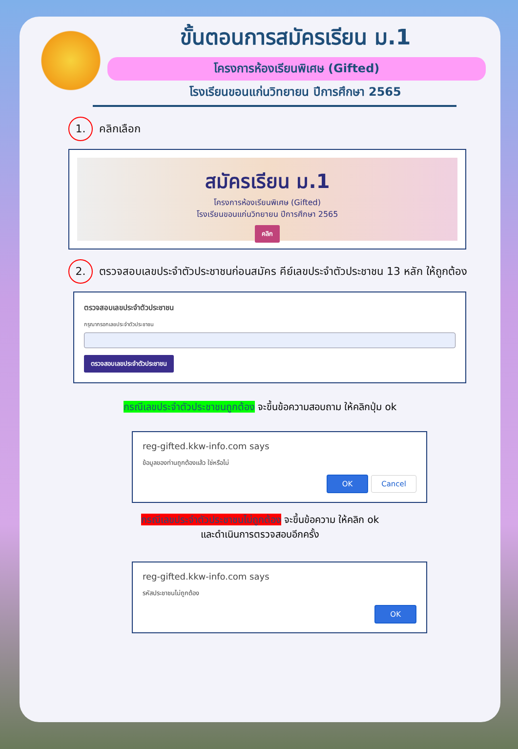ขั้นตอนการสมัครเรียน ม.1
โครงการห้องเรียนพิเศษ (Gifted)
โรงเรียนขอนแก่นวิทยายน ปีการศึกษา 2565
1. คลิกเลือก
สมัครเรียน ม.1
โครงการห้องเรียนพิเศษ (Gifted)
โรงเรียนขอนแก่นวิทยายน ปีการศึกษา 2565
คลิก
2. ตรวจสอบเลขประจำตัวประชาชนก่อนสมัคร คีย์เลขประจำตัวประชาชน 13 หลัก ให้ถูกต้อง
ตรวจสอบเลขประจำตัวประชาชน
กรุณากรอกเลขประจำตัวประชาชน
ตรวจสอบเลขประจำตัวประชาชน
กรณีเลขประจำตัวประชาชนถูกต้อง จะขึ้นข้อความสอบถาม ให้คลิกปุ่ม ok
reg-gifted.kkw-info.com says
ข้อมูลของท่านถูกต้องแล้ว ใช่หรือไม่
OK Cancel
กรณีเลขประจำตัวประชาชนไม่ถูกต้อง จะขึ้นข้อความ ให้คลิก ok
และดำเนินการตรวจสอบอีกครั้ง
reg-gifted.kkw-info.com says
รหัสประชาชนไม่ถูกต้อง
OK